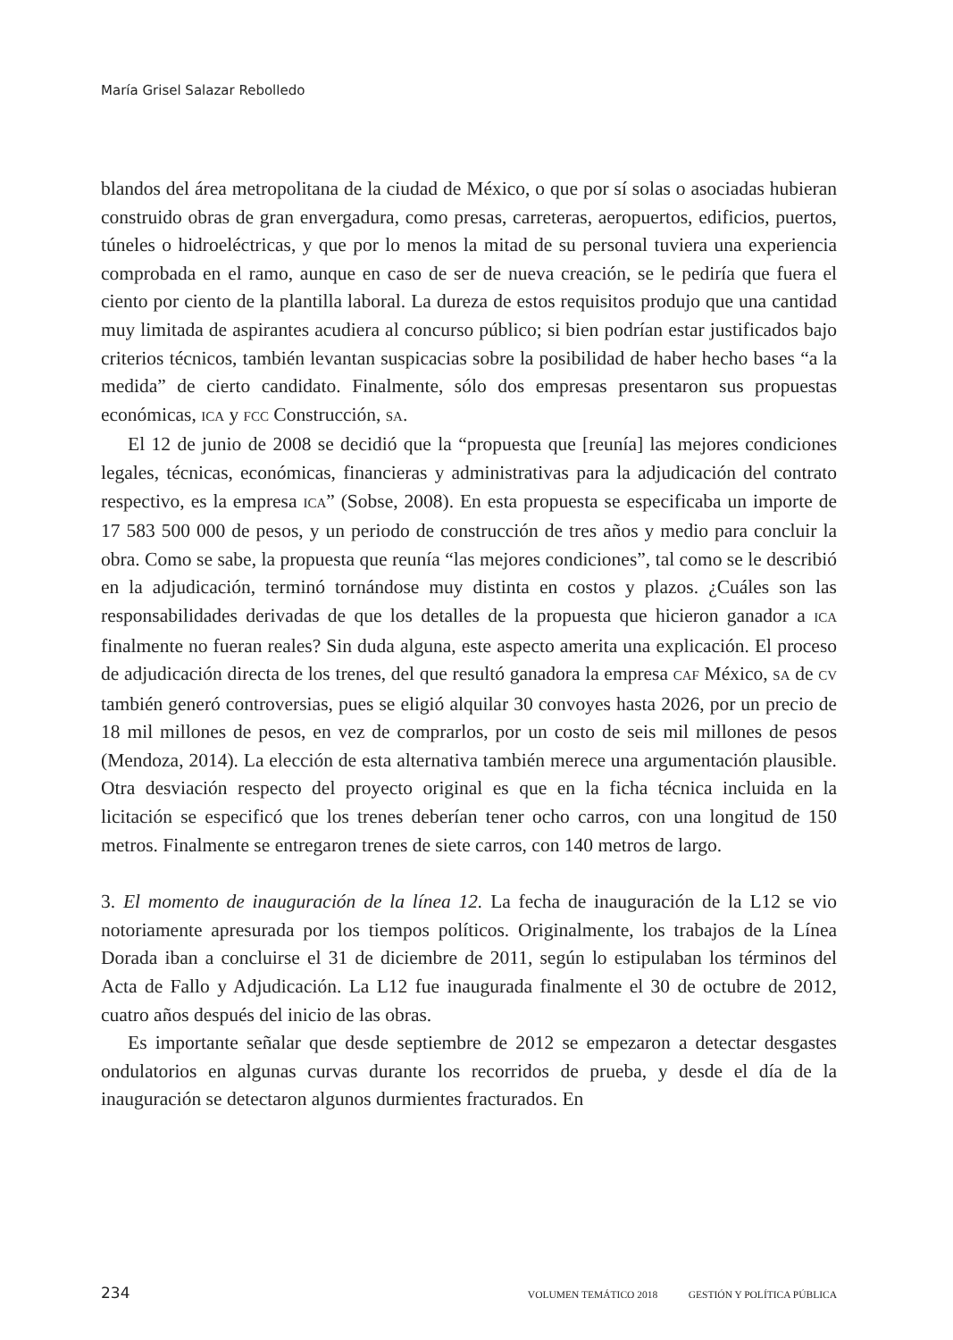María Grisel Salazar Rebolledo
blandos del área metropolitana de la ciudad de México, o que por sí solas o asociadas hubieran construido obras de gran envergadura, como presas, carreteras, aeropuertos, edificios, puertos, túneles o hidroeléctricas, y que por lo menos la mitad de su personal tuviera una experiencia comprobada en el ramo, aunque en caso de ser de nueva creación, se le pediría que fuera el ciento por ciento de la plantilla laboral. La dureza de estos requisitos produjo que una cantidad muy limitada de aspirantes acudiera al concurso público; si bien podrían estar justificados bajo criterios técnicos, también levantan suspicacias sobre la posibilidad de haber hecho bases “a la medida” de cierto candidato. Finalmente, sólo dos empresas presentaron sus propuestas económicas, ICA y FCC Construcción, SA.
El 12 de junio de 2008 se decidió que la “propuesta que [reunía] las mejores condiciones legales, técnicas, económicas, financieras y administrativas para la adjudicación del contrato respectivo, es la empresa ICA” (Sobse, 2008). En esta propuesta se especificaba un importe de 17 583 500 000 de pesos, y un periodo de construcción de tres años y medio para concluir la obra. Como se sabe, la propuesta que reunía “las mejores condiciones”, tal como se le describió en la adjudicación, terminó tornándose muy distinta en costos y plazos. ¿Cuáles son las responsabilidades derivadas de que los detalles de la propuesta que hicieron ganador a ICA finalmente no fueran reales? Sin duda alguna, este aspecto amerita una explicación. El proceso de adjudicación directa de los trenes, del que resultó ganadora la empresa CAF México, SA de CV también generó controversias, pues se eligió alquilar 30 convoyes hasta 2026, por un precio de 18 mil millones de pesos, en vez de comprarlos, por un costo de seis mil millones de pesos (Mendoza, 2014). La elección de esta alternativa también merece una argumentación plausible. Otra desviación respecto del proyecto original es que en la ficha técnica incluida en la licitación se especificó que los trenes deberían tener ocho carros, con una longitud de 150 metros. Finalmente se entregaron trenes de siete carros, con 140 metros de largo.
3. El momento de inauguración de la línea 12. La fecha de inauguración de la L12 se vio notoriamente apresurada por los tiempos políticos. Originalmente, los trabajos de la Línea Dorada iban a concluirse el 31 de diciembre de 2011, según lo estipulaban los términos del Acta de Fallo y Adjudicación. La L12 fue inaugurada finalmente el 30 de octubre de 2012, cuatro años después del inicio de las obras.
Es importante señalar que desde septiembre de 2012 se empezaron a detectar desgastes ondulatorios en algunas curvas durante los recorridos de prueba, y desde el día de la inauguración se detectaron algunos durmientes fracturados. En
234 VOLUMEN TEMÁTICO 2018 GESTIÓN Y POLÍTICA PÚBLICA